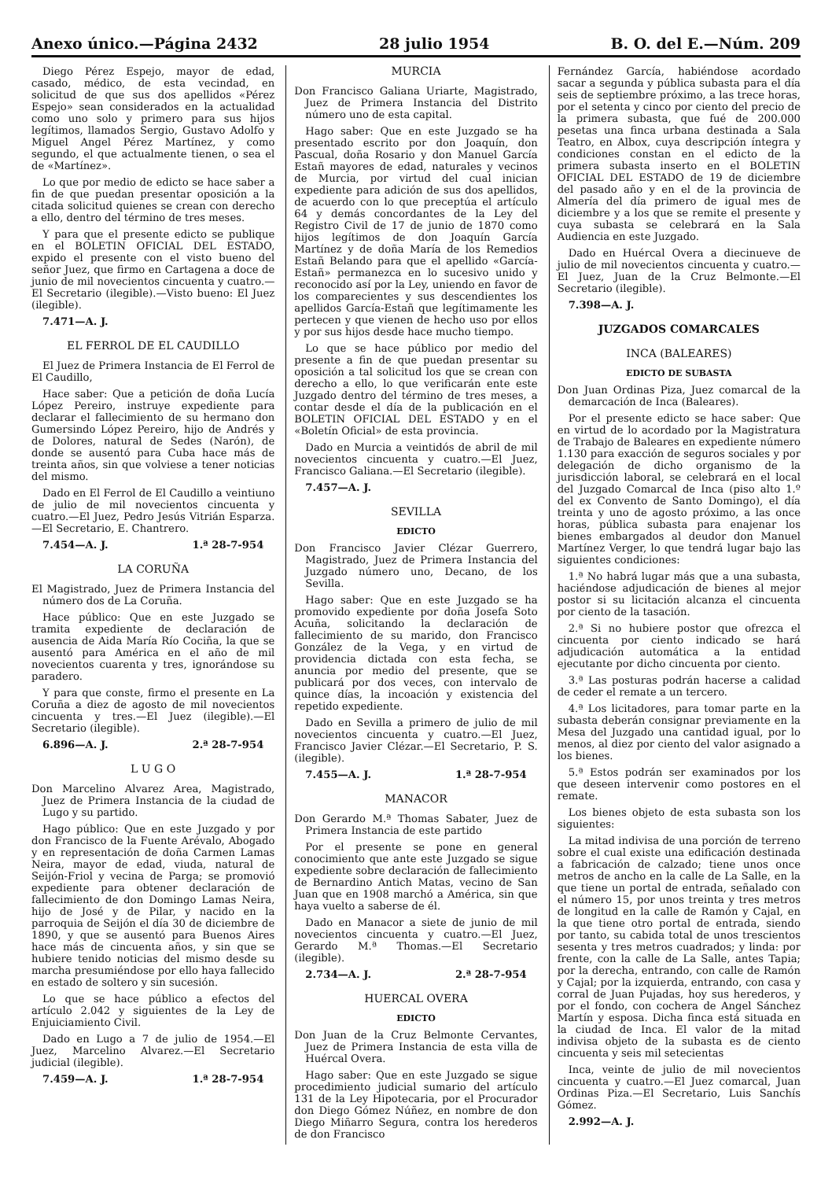Anexo único.—Página 2432 28 julio 1954 B. O. del E.—Núm. 209
Diego Pérez Espejo, mayor de edad, casado, médico, de esta vecindad, en solicitud de que sus dos apellidos «Pérez Espejo» sean considerados en la actualidad como uno solo y primero para sus hijos legítimos, llamados Sergio, Gustavo Adolfo y Miguel Angel Pérez Martínez, y como segundo, el que actualmente tienen, o sea el de «Martínez».
Lo que por medio de edicto se hace saber a fin de que puedan presentar oposición a la citada solicitud quienes se crean con derecho a ello, dentro del término de tres meses.
Y para que el presente edicto se publique en el BOLETIN OFICIAL DEL ESTADO, expido el presente con el visto bueno del señor Juez, que firmo en Cartagena a doce de junio de mil novecientos cincuenta y cuatro.—El Secretario (ilegible).—Visto bueno: El Juez (ilegible).
7.471—A. J.
EL FERROL DE EL CAUDILLO
El Juez de Primera Instancia de El Ferrol de El Caudillo,
Hace saber: Que a petición de doña Lucía López Pereiro, instruye expediente para declarar el fallecimiento de su hermano don Gumersindo López Pereiro, hijo de Andrés y de Dolores, natural de Sedes (Narón), de donde se ausentó para Cuba hace más de treinta años, sin que volviese a tener noticias del mismo.
Dado en El Ferrol de El Caudillo a veintiuno de julio de mil novecientos cincuenta y cuatro.—El Juez, Pedro Jesús Vitrián Esparza.—El Secretario, E. Chantrero.
7.454—A. J. 1.ª 28-7-954
LA CORUÑA
El Magistrado, Juez de Primera Instancia del número dos de La Coruña.
Hace público: Que en este Juzgado se tramita expediente de declaración de ausencia de Aida María Río Cociña, la que se ausentó para América en el año de mil novecientos cuarenta y tres, ignorándose su paradero.
Y para que conste, firmo el presente en La Coruña a diez de agosto de mil novecientos cincuenta y tres.—El Juez (ilegible).—El Secretario (ilegible).
6.896—A. J. 2.ª 28-7-954
L U G O
Don Marcelino Alvarez Area, Magistrado, Juez de Primera Instancia de la ciudad de Lugo y su partido.
Hago público: Que en este Juzgado y por don Francisco de la Fuente Arévalo, Abogado y en representación de doña Carmen Lamas Neira, mayor de edad, viuda, natural de Seijón-Friol y vecina de Parga; se promovió expediente para obtener declaración de fallecimiento de don Domingo Lamas Neira, hijo de José y de Pilar, y nacido en la parroquia de Seijón el día 30 de diciembre de 1890, y que se ausentó para Buenos Aires hace más de cincuenta años, y sin que se hubiere tenido noticias del mismo desde su marcha presumiéndose por ello haya fallecido en estado de soltero y sin sucesión.
Lo que se hace público a efectos del artículo 2.042 y siguientes de la Ley de Enjuiciamiento Civil.
Dado en Lugo a 7 de julio de 1954.—El Juez, Marcelino Alvarez.—El Secretario judicial (ilegible).
7.459—A. J. 1.ª 28-7-954
MURCIA
Don Francisco Galiana Uriarte, Magistrado, Juez de Primera Instancia del Distrito número uno de esta capital.
Hago saber: Que en este Juzgado se ha presentado escrito por don Joaquín, don Pascual, doña Rosario y don Manuel García Estañ mayores de edad, naturales y vecinos de Murcia, por virtud del cual inician expediente para adición de sus dos apellidos, de acuerdo con lo que preceptúa el artículo 64 y demás concordantes de la Ley del Registro Civil de 17 de junio de 1870 como hijos legítimos de don Joaquín García Martínez y de doña María de los Remedios Estañ Belando para que el apellido «García-Estañ» permanezca en lo sucesivo unido y reconocido así por la Ley, uniendo en favor de los comparecientes y sus descendientes los apellidos García-Estañ que legítimamente les pertecen y que vienen de hecho uso por ellos y por sus hijos desde hace mucho tiempo.
Lo que se hace público por medio del presente a fin de que puedan presentar su oposición a tal solicitud los que se crean con derecho a ello, lo que verificarán ente este Juzgado dentro del término de tres meses, a contar desde el día de la publicación en el BOLETIN OFICIAL DEL ESTADO y en el «Boletín Oficial» de esta provincia.
Dado en Murcia a veintidós de abril de mil novecientos cincuenta y cuatro.—El Juez, Francisco Galiana.—El Secretario (ilegible).
7.457—A. J.
SEVILLA
EDICTO
Don Francisco Javier Clézar Guerrero, Magistrado, Juez de Primera Instancia del Juzgado número uno, Decano, de los Sevilla.
Hago saber: Que en este Juzgado se ha promovido expediente por doña Josefa Soto Acuña, solicitando la declaración de fallecimiento de su marido, don Francisco González de la Vega, y en virtud de providencia dictada con esta fecha, se anuncia por medio del presente, que se publicará por dos veces, con intervalo de quince días, la incoación y existencia del repetido expediente.
Dado en Sevilla a primero de julio de mil novecientos cincuenta y cuatro.—El Juez, Francisco Javier Clézar.—El Secretario, P. S. (ilegible).
7.455—A. J. 1.ª 28-7-954
MANACOR
Don Gerardo M.ª Thomas Sabater, Juez de Primera Instancia de este partido
Por el presente se pone en general conocimiento que ante este Juzgado se sigue expediente sobre declaración de fallecimiento de Bernardino Antich Matas, vecino de San Juan que en 1908 marchó a América, sin que haya vuelto a saberse de él.
Dado en Manacor a siete de junio de mil novecientos cincuenta y cuatro.—El Juez, Gerardo M.ª Thomas.—El Secretario (ilegible).
2.734—A. J. 2.ª 28-7-954
HUERCAL OVERA
EDICTO
Don Juan de la Cruz Belmonte Cervantes, Juez de Primera Instancia de esta villa de Huércal Overa.
Hago saber: Que en este Juzgado se sigue procedimiento judicial sumario del artículo 131 de la Ley Hipotecaria, por el Procurador don Diego Gómez Núñez, en nombre de don Diego Miñarro Segura, contra los herederos de don Francisco
Fernández García, habiéndose acordado sacar a segunda y pública subasta para el día seis de septiembre próximo, a las trece horas, por el setenta y cinco por ciento del precio de la primera subasta, que fué de 200.000 pesetas una finca urbana destinada a Sala Teatro, en Albox, cuya descripción íntegra y condiciones constan en el edicto de la primera subasta inserto en el BOLETIN OFICIAL DEL ESTADO de 19 de diciembre del pasado año y en el de la provincia de Almería del día primero de igual mes de diciembre y a los que se remite el presente y cuya subasta se celebrará en la Sala Audiencia en este Juzgado.
Dado en Huércal Overa a diecinueve de julio de mil novecientos cincuenta y cuatro.—El Juez, Juan de la Cruz Belmonte.—El Secretario (ilegible).
7.398—A. J.
JUZGADOS COMARCALES
INCA (BALEARES)
EDICTO DE SUBASTA
Don Juan Ordinas Piza, Juez comarcal de la demarcación de Inca (Baleares).
Por el presente edicto se hace saber: Que en virtud de lo acordado por la Magistratura de Trabajo de Baleares en expediente número 1.130 para exacción de seguros sociales y por delegación de dicho organismo de la jurisdicción laboral, se celebrará en el local del Juzgado Comarcal de Inca (piso alto 1.º del ex Convento de Santo Domingo), el día treinta y uno de agosto próximo, a las once horas, pública subasta para enajenar los bienes embargados al deudor don Manuel Martínez Verger, lo que tendrá lugar bajo las siguientes condiciones:
1.ª No habrá lugar más que a una subasta, haciéndose adjudicación de bienes al mejor postor si su licitación alcanza el cincuenta por ciento de la tasación.
2.ª Si no hubiere postor que ofrezca el cincuenta por ciento indicado se hará adjudicación automática a la entidad ejecutante por dicho cincuenta por ciento.
3.ª Las posturas podrán hacerse a calidad de ceder el remate a un tercero.
4.ª Los licitadores, para tomar parte en la subasta deberán consignar previamente en la Mesa del Juzgado una cantidad igual, por lo menos, al diez por ciento del valor asignado a los bienes.
5.ª Estos podrán ser examinados por los que deseen intervenir como postores en el remate.
Los bienes objeto de esta subasta son los siguientes:
La mitad indivisa de una porción de terreno sobre el cual existe una edificación destinada a fabricación de calzado; tiene unos once metros de ancho en la calle de La Salle, en la que tiene un portal de entrada, señalado con el número 15, por unos treinta y tres metros de longitud en la calle de Ramón y Cajal, en la que tiene otro portal de entrada, siendo por tanto, su cabida total de unos trescientos sesenta y tres metros cuadrados; y linda: por frente, con la calle de La Salle, antes Tapia; por la derecha, entrando, con calle de Ramón y Cajal; por la izquierda, entrando, con casa y corral de Juan Pujadas, hoy sus herederos, y por el fondo, con cochera de Angel Sánchez Martín y esposa. Dicha finca está situada en la ciudad de Inca. El valor de la mitad indivisa objeto de la subasta es de ciento cincuenta y seis mil setecientas
Inca, veinte de julio de mil novecientos cincuenta y cuatro.—El Juez comarcal, Juan Ordinas Piza.—El Secretario, Luis Sanchís Gómez.
2.992—A. J.